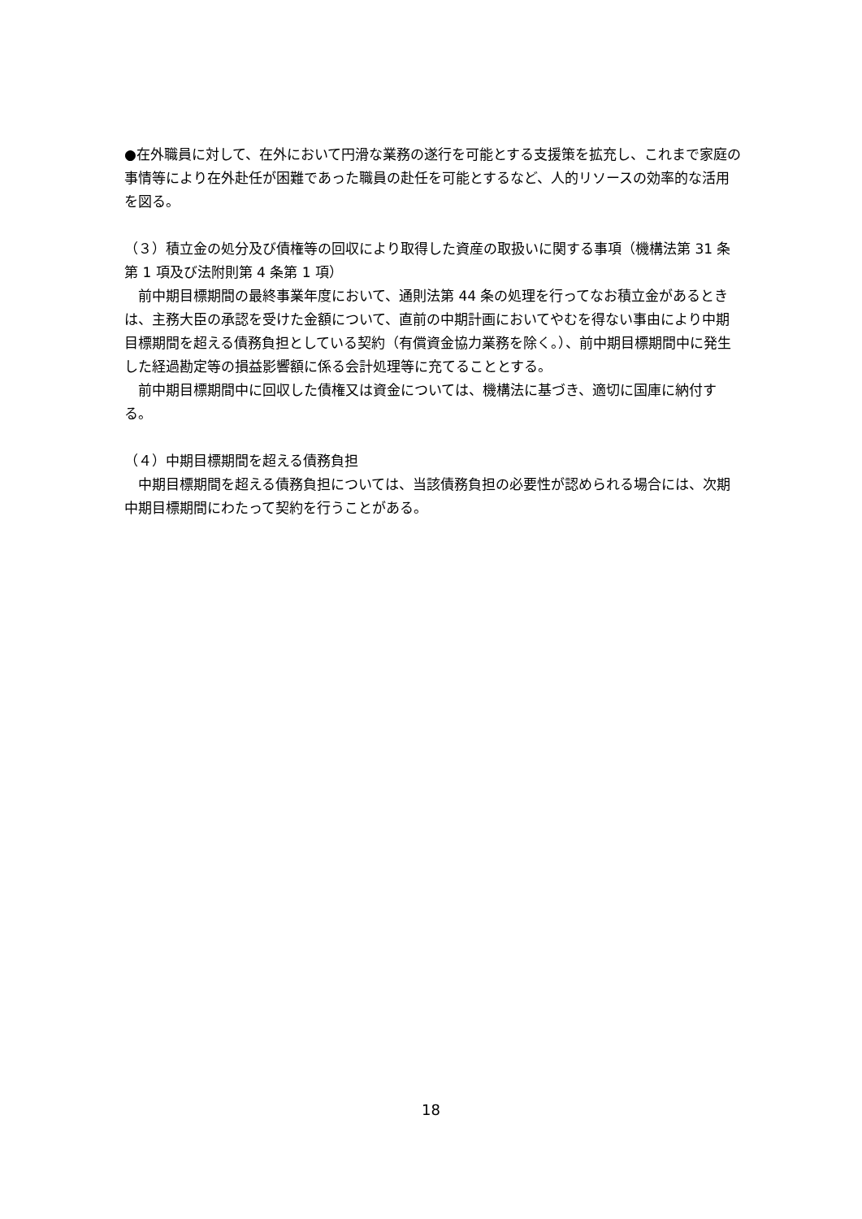●在外職員に対して、在外において円滑な業務の遂行を可能とする支援策を拡充し、これまで家庭の事情等により在外赴任が困難であった職員の赴任を可能とするなど、人的リソースの効率的な活用を図る。
（３）積立金の処分及び債権等の回収により取得した資産の取扱いに関する事項（機構法第 31 条第 1 項及び法附則第 4 条第 1 項）
前中期目標期間の最終事業年度において、通則法第 44 条の処理を行ってなお積立金があるときは、主務大臣の承認を受けた金額について、直前の中期計画においてやむを得ない事由により中期目標期間を超える債務負担としている契約（有償資金協力業務を除く。）、前中期目標期間中に発生した経過勘定等の損益影響額に係る会計処理等に充てることとする。
前中期目標期間中に回収した債権又は資金については、機構法に基づき、適切に国庫に納付する。
（４）中期目標期間を超える債務負担
中期目標期間を超える債務負担については、当該債務負担の必要性が認められる場合には、次期中期目標期間にわたって契約を行うことがある。
18